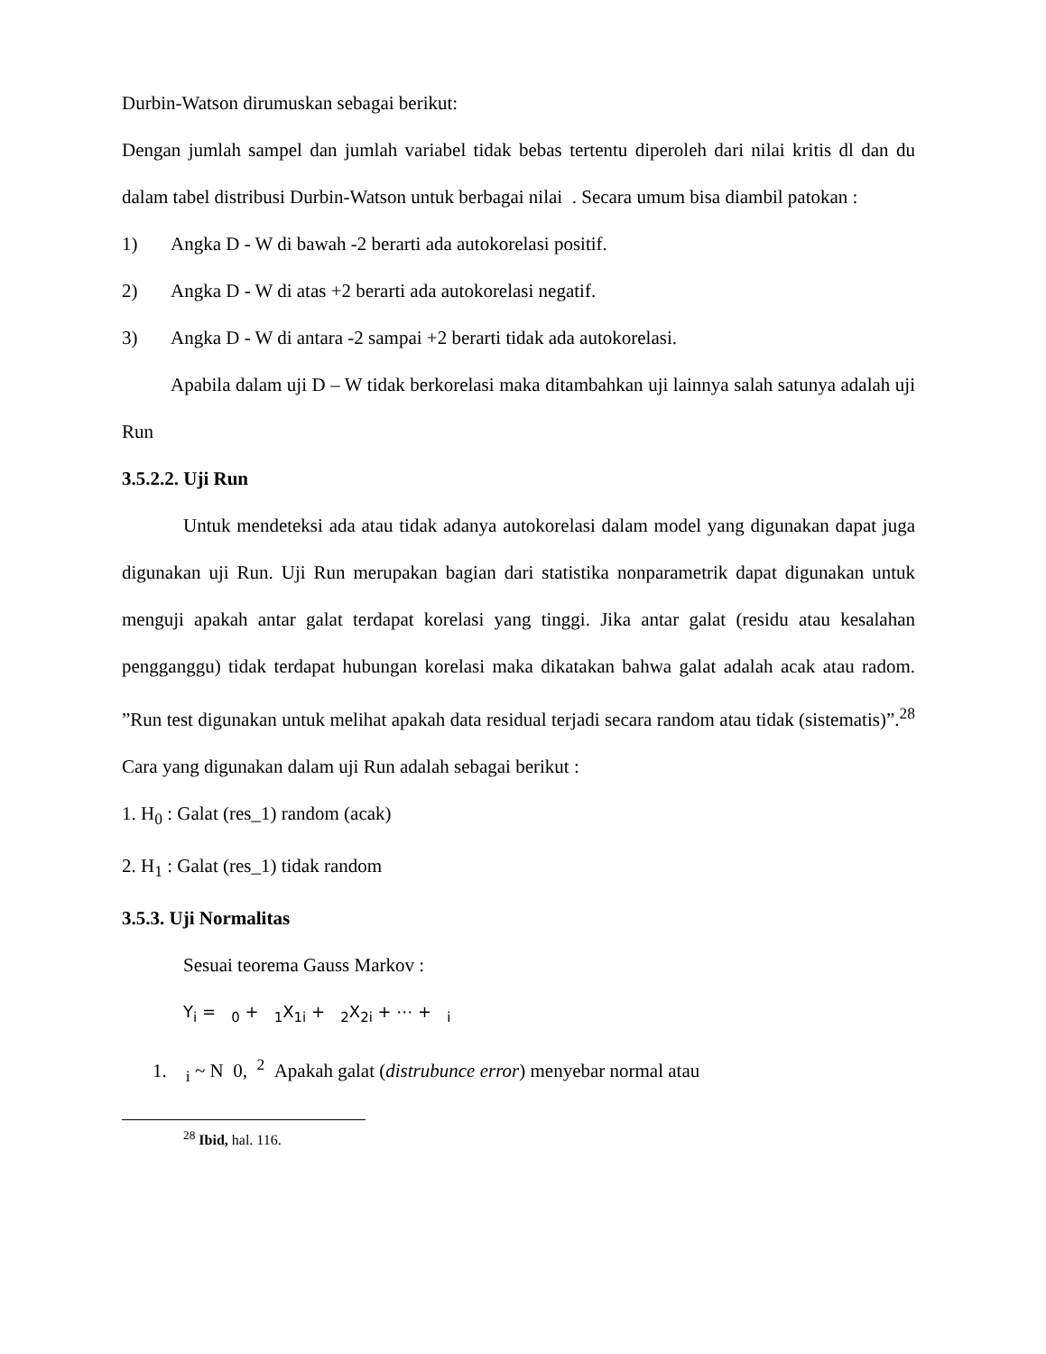Durbin-Watson dirumuskan sebagai berikut:
Dengan jumlah sampel dan jumlah variabel tidak bebas tertentu diperoleh dari nilai kritis dl dan du dalam tabel distribusi Durbin-Watson untuk berbagai nilai . Secara umum bisa diambil patokan :
1) Angka D - W di bawah -2 berarti ada autokorelasi positif.
2) Angka D - W di atas +2 berarti ada autokorelasi negatif.
3) Angka D - W di antara -2 sampai +2 berarti tidak ada autokorelasi.
Apabila dalam uji D – W tidak berkorelasi maka ditambahkan uji lainnya salah satunya adalah uji Run
3.5.2.2. Uji Run
Untuk mendeteksi ada atau tidak adanya autokorelasi dalam model yang digunakan dapat juga digunakan uji Run. Uji Run merupakan bagian dari statistika nonparametrik dapat digunakan untuk menguji apakah antar galat terdapat korelasi yang tinggi. Jika antar galat (residu atau kesalahan pengganggu) tidak terdapat hubungan korelasi maka dikatakan bahwa galat adalah acak atau radom. ”Run test digunakan untuk melihat apakah data residual terjadi secara random atau tidak (sistematis)”.<sup>28</sup> Cara yang digunakan dalam uji Run adalah sebagai berikut :
1. H<sub>0</sub> : Galat (res_1) random (acak)
2. H<sub>1</sub> : Galat (res_1) tidak random
3.5.3. Uji Normalitas
Sesuai teorema Gauss Markov :
Y<sub>i</sub> = <sub>0</sub> + <sub>1</sub>X<sub>1i</sub> + <sub>2</sub>X<sub>2i</sub> + ⋯ + <sub>i</sub>
1. <sub>i</sub> ~ N 0, <sup>2</sup> Apakah galat (distrubunce error) menyebar normal atau
<sup>28</sup> Ibid, hal. 116.